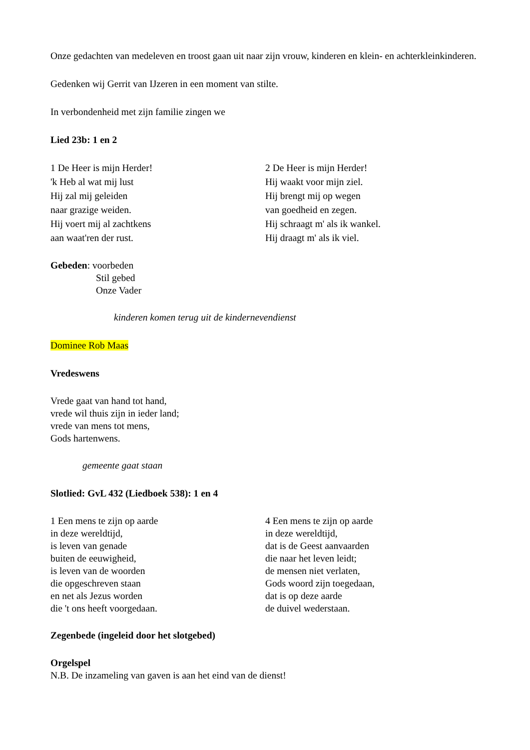Onze gedachten van medeleven en troost gaan uit naar zijn vrouw, kinderen en klein- en achterkleinkinderen.
Gedenken wij Gerrit van IJzeren in een moment van stilte.
In verbondenheid met zijn familie zingen we
Lied 23b: 1 en 2
1 De Heer is mijn Herder!
'k Heb al wat mij lust
Hij zal mij geleiden
naar grazige weiden.
Hij voert mij al zachtkens
aan waat'ren der rust.
2 De Heer is mijn Herder!
Hij waakt voor mijn ziel.
Hij brengt mij op wegen
van goedheid en zegen.
Hij schraagt m' als ik wankel.
Hij draagt m' als ik viel.
Gebeden: voorbeden
Stil gebed
Onze Vader
kinderen komen terug uit de kindernevendienst
Dominee Rob Maas
Vredeswens
Vrede gaat van hand tot hand,
vrede wil thuis zijn in ieder land;
vrede van mens tot mens,
Gods hartenwens.
gemeente gaat staan
Slotlied: GvL 432 (Liedboek 538): 1 en 4
1 Een mens te zijn op aarde
in deze wereldtijd,
is leven van genade
buiten de eeuwigheid,
is leven van de woorden
die opgeschreven staan
en net als Jezus worden
die 't ons heeft voorgedaan.
4 Een mens te zijn op aarde
in deze wereldtijd,
dat is de Geest aanvaarden
die naar het leven leidt;
de mensen niet verlaten,
Gods woord zijn toegedaan,
dat is op deze aarde
de duivel wederstaan.
Zegenbede (ingeleid door het slotgebed)
Orgelspel
N.B. De inzameling van gaven is aan het eind van de dienst!